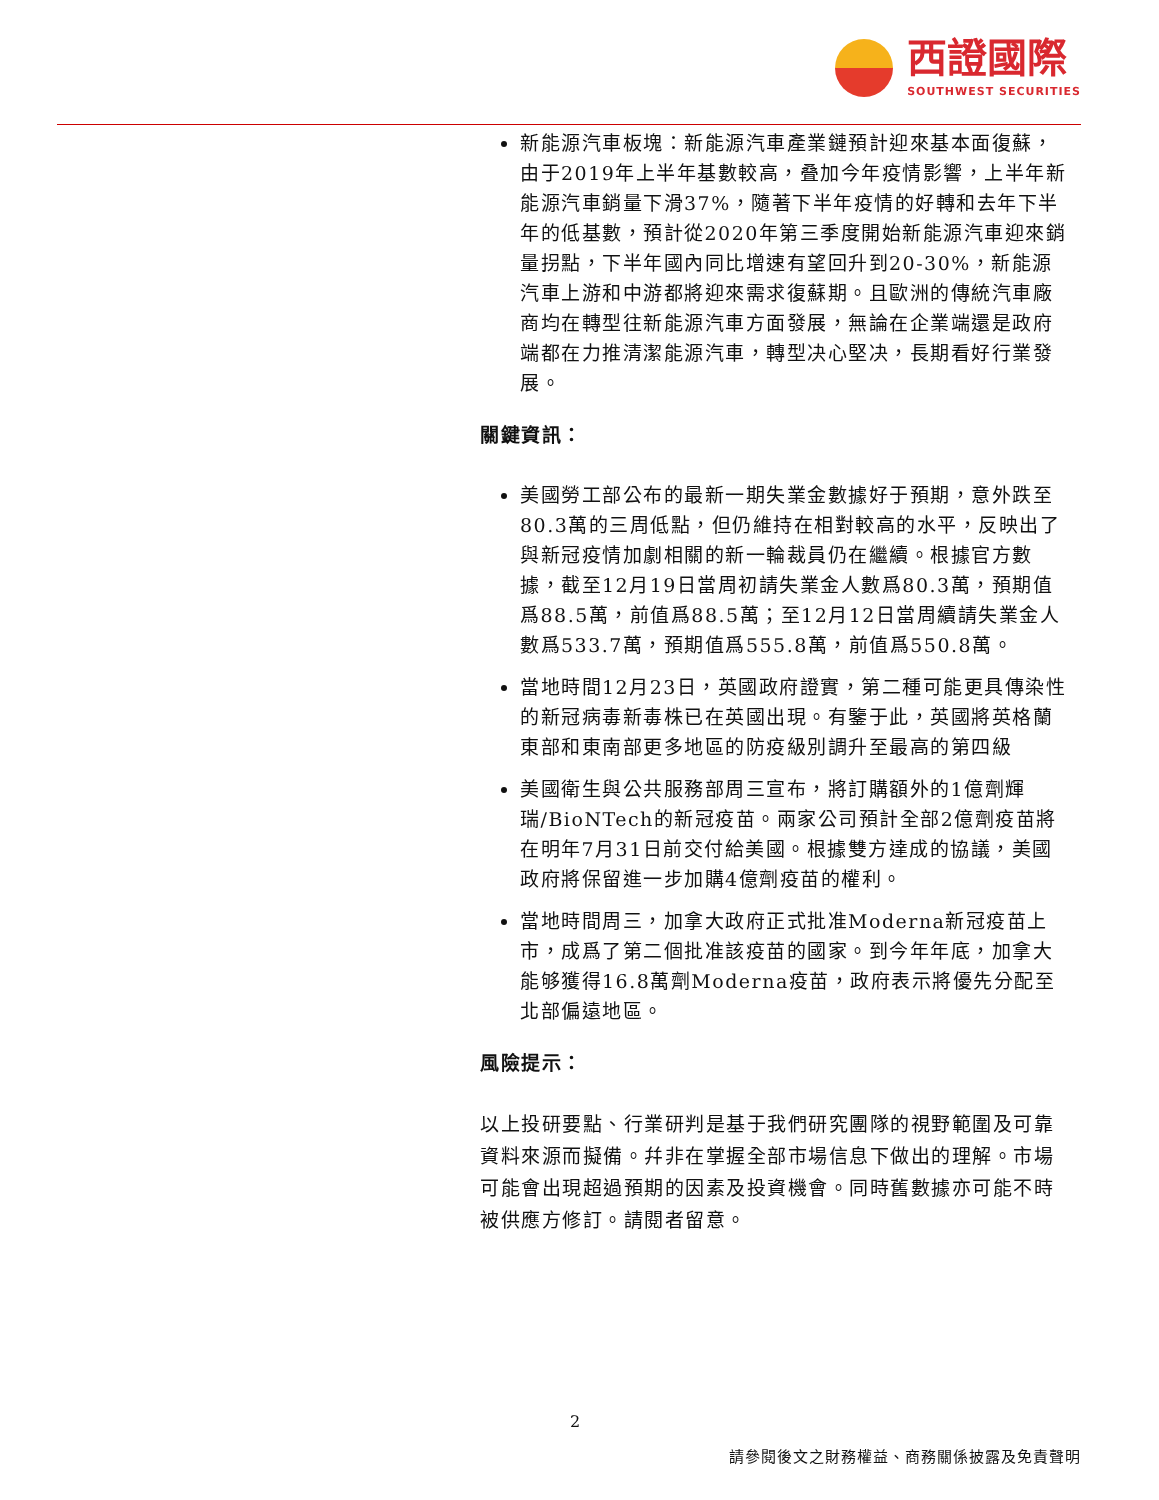西證國際
SOUTHWEST SECURITIES
新能源汽車板塊：新能源汽車產業鏈預計迎來基本面復蘇，由于2019年上半年基數較高，叠加今年疫情影響，上半年新能源汽車銷量下滑37%，隨著下半年疫情的好轉和去年下半年的低基數，預計從2020年第三季度開始新能源汽車迎來銷量拐點，下半年國內同比增速有望回升到20-30%，新能源汽車上游和中游都將迎來需求復蘇期。且歐洲的傳統汽車廠商均在轉型往新能源汽車方面發展，無論在企業端還是政府端都在力推清潔能源汽車，轉型决心堅决，長期看好行業發展。
關鍵資訊：
美國勞工部公布的最新一期失業金數據好于預期，意外跌至80.3萬的三周低點，但仍維持在相對較高的水平，反映出了與新冠疫情加劇相關的新一輪裁員仍在繼續。根據官方數據，截至12月19日當周初請失業金人數爲80.3萬，預期值爲88.5萬，前值爲88.5萬；至12月12日當周續請失業金人數爲533.7萬，預期值爲555.8萬，前值爲550.8萬。
當地時間12月23日，英國政府證實，第二種可能更具傳染性的新冠病毒新毒株已在英國出現。有鑒于此，英國將英格蘭東部和東南部更多地區的防疫級別調升至最高的第四級
美國衛生與公共服務部周三宣布，將訂購額外的1億劑輝瑞/BioNTech的新冠疫苗。兩家公司預計全部2億劑疫苗將在明年7月31日前交付給美國。根據雙方達成的協議，美國政府將保留進一步加購4億劑疫苗的權利。
當地時間周三，加拿大政府正式批准Moderna新冠疫苗上市，成爲了第二個批准該疫苗的國家。到今年年底，加拿大能够獲得16.8萬劑Moderna疫苗，政府表示將優先分配至北部偏遠地區。
風險提示：
以上投研要點、行業研判是基于我們研究團隊的視野範圍及可靠資料來源而擬備。幷非在掌握全部市場信息下做出的理解。市場可能會出現超過預期的因素及投資機會。同時舊數據亦可能不時被供應方修訂。請閱者留意。
2
請參閱後文之財務權益、商務關係披露及免責聲明